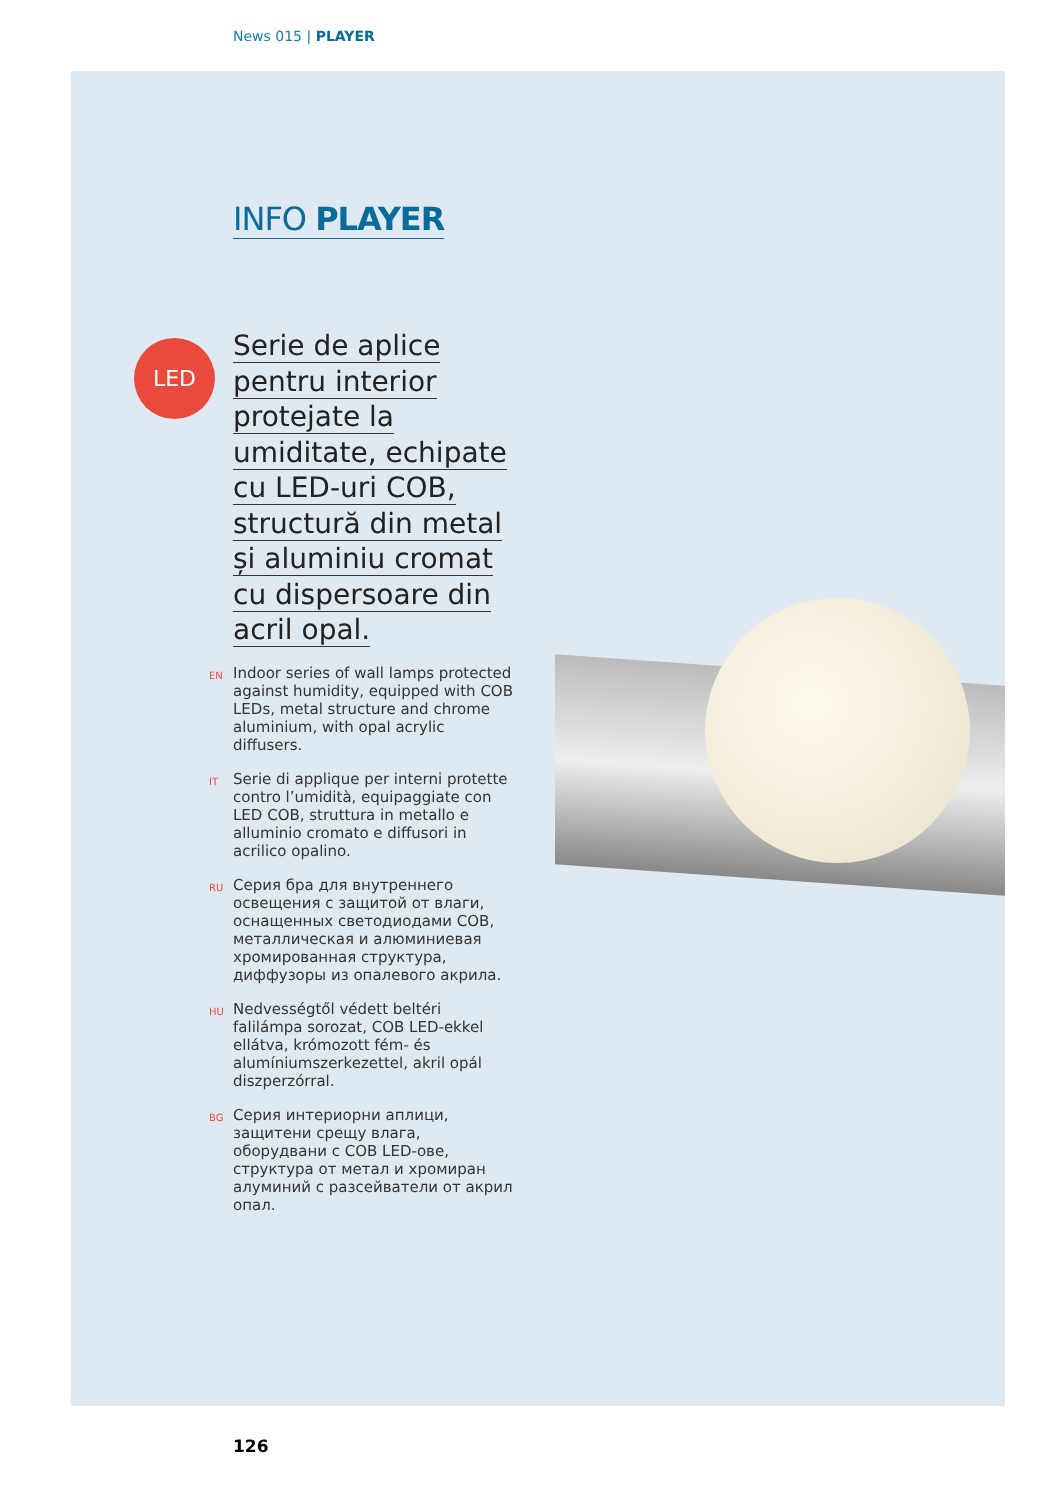News 015 | PLAYER
INFO PLAYER
LED
Serie de aplice
pentru interior
protejate la
umiditate, echipate
cu LED-uri COB,
structură din metal
și aluminiu cromat
cu dispersoare din
acril opal.
EN Indoor series of wall lamps protected against humidity, equipped with COB LEDs, metal structure and chrome aluminium, with opal acrylic diffusers.
IT Serie di applique per interni protette contro l’umidità, equipaggiate con LED COB, struttura in metallo e alluminio cromato e diffusori in acrilico opalino.
RU Серия бра для внутреннего освещения с защитой от влаги, оснащенных светодиодами COB, металлическая и алюминиевая хромированная структура, диффузоры из опалевого акрила.
HU Nedvességtől védett beltéri falilámpa sorozat, COB LED-ekkel ellátva, krómozott fém- és alumíniumszerkezettel, akril opál diszperzórral.
BG Серия интериорни аплици, защитени срещу влага, оборудвани с COB LED-ове, структура от метал и хромиран алуминий с разсейватели от акрил опал.
126